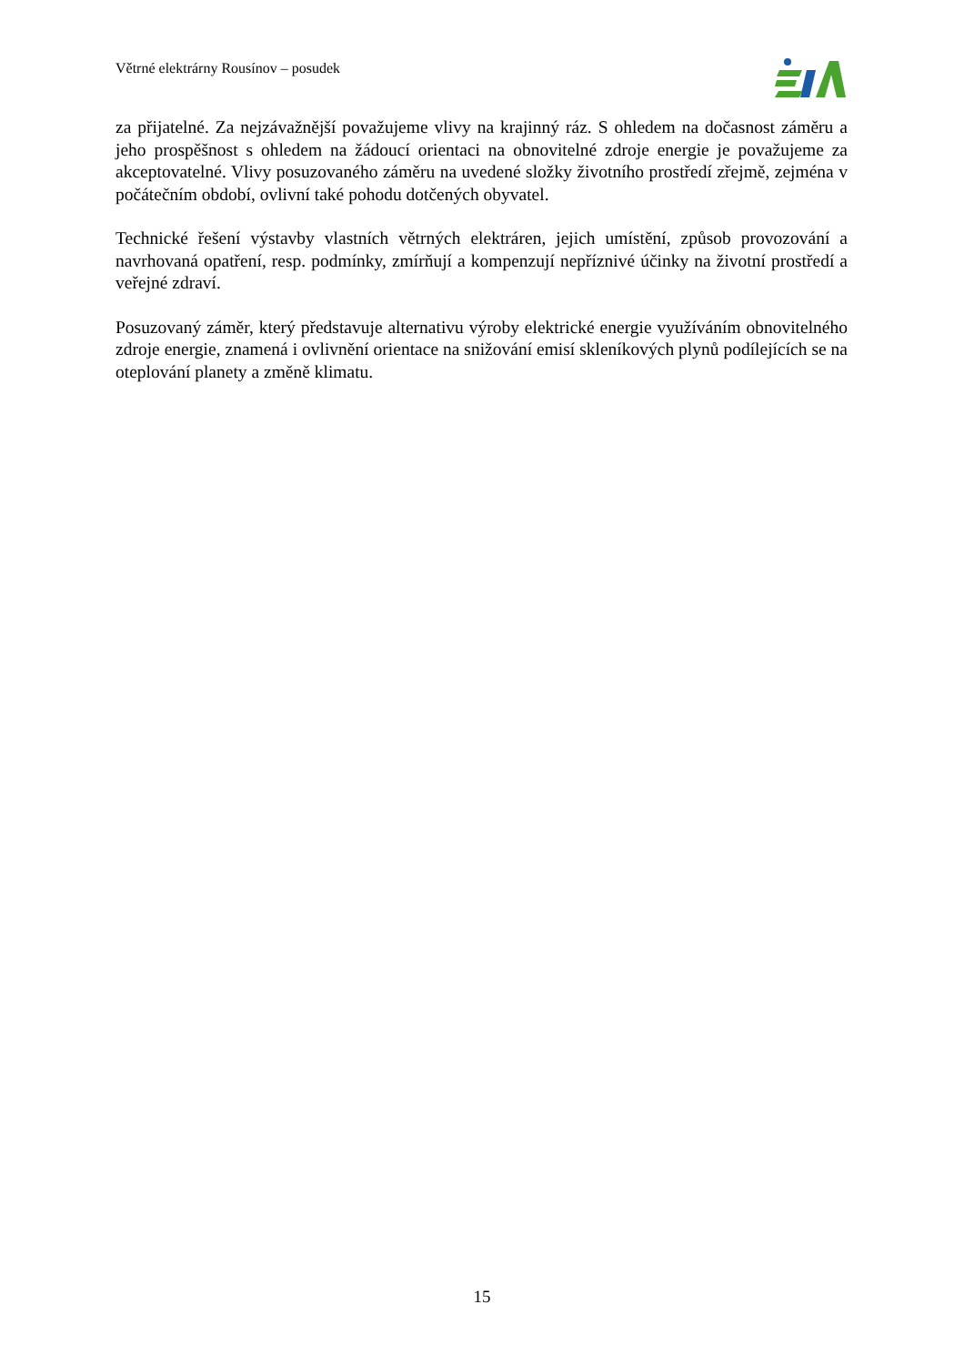Větrné elektrárny Rousínov – posudek
za přijatelné. Za nejzávažnější považujeme vlivy na krajinný ráz. S ohledem na dočasnost záměru a jeho prospěšnost s ohledem na žádoucí orientaci na obnovitelné zdroje energie je považujeme za akceptovatelné. Vlivy posuzovaného záměru na uvedené složky životního prostředí zřejmě, zejména v počátečním období, ovlivní také pohodu dotčených obyvatel.
Technické řešení výstavby vlastních větrných elektráren, jejich umístění, způsob provozování a navrhovaná opatření, resp. podmínky, zmírňují a kompenzují nepříznivé účinky na životní prostředí a veřejné zdraví.
Posuzovaný záměr, který představuje alternativu výroby elektrické energie využíváním obnovitelného zdroje energie, znamená i ovlivnění orientace na snižování emisí skleníkových plynů podílejících se na oteplování planety a změně klimatu.
15